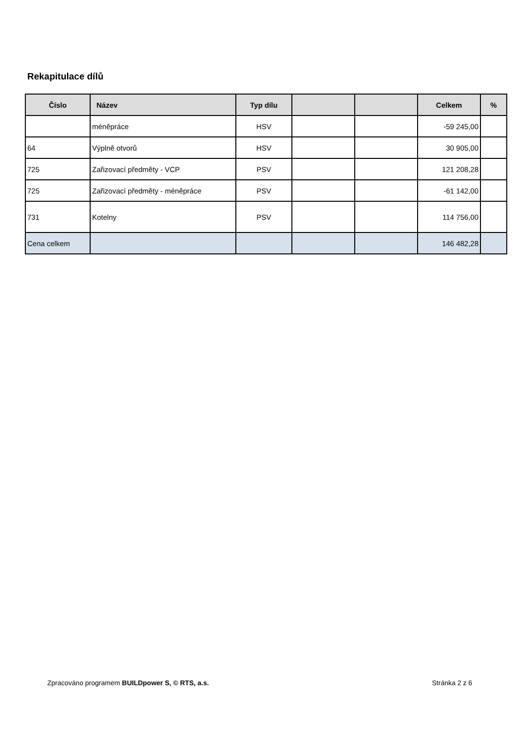Rekapitulace dílů
| Číslo | Název | Typ dílu | | | Celkem | % |
| --- | --- | --- | --- | --- | --- | --- |
| | méněpráce | HSV | | | -59 245,00 | |
| 64 | Výplně otvorů | HSV | | | 30 905,00 | |
| 725 | Zařizovací předměty - VCP | PSV | | | 121 208,28 | |
| 725 | Zařizovací předměty - méněpráce | PSV | | | -61 142,00 | |
| 731 | Kotelny | PSV | | | 114 756,00 | |
| Cena celkem | | | | | 146 482,28 | |
Zpracováno programem BUILDpower S, © RTS, a.s. Stránka 2 z 6